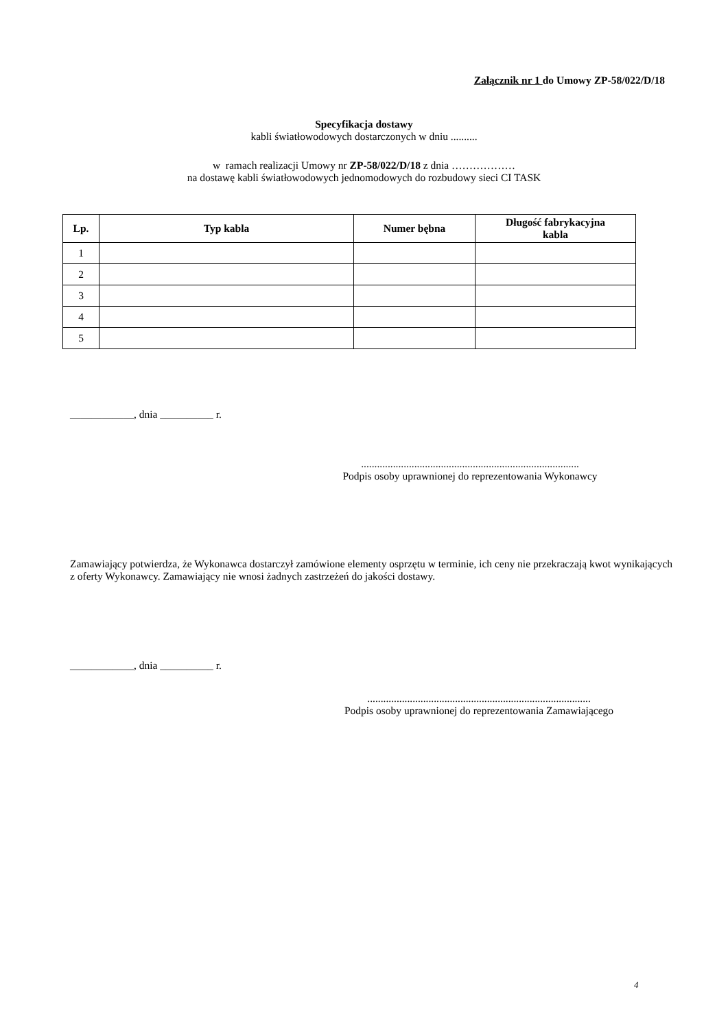Załącznik nr 1 do Umowy ZP-58/022/D/18
Specyfikacja dostawy
kabli światłowodowych dostarczonych w dniu ..........
w ramach realizacji Umowy nr ZP-58/022/D/18 z dnia ………………
na dostawę kabli światłowodowych jednomodowych do rozbudowy sieci CI TASK
| Lp. | Typ kabla | Numer bębna | Długość fabrykacyjna kabla |
| --- | --- | --- | --- |
| 1 | | | |
| 2 | | | |
| 3 | | | |
| 4 | | | |
| 5 | | | |
____________, dnia __________ r.
..................................................................................
Podpis osoby uprawnionej do reprezentowania Wykonawcy
Zamawiający potwierdza, że Wykonawca dostarczył zamówione elementy osprzętu w terminie, ich ceny nie przekraczają kwot wynikających z oferty Wykonawcy. Zamawiający nie wnosi żadnych zastrzeżeń do jakości dostawy.
____________, dnia __________ r.
....................................................................................
Podpis osoby uprawnionej do reprezentowania Zamawiającego
4